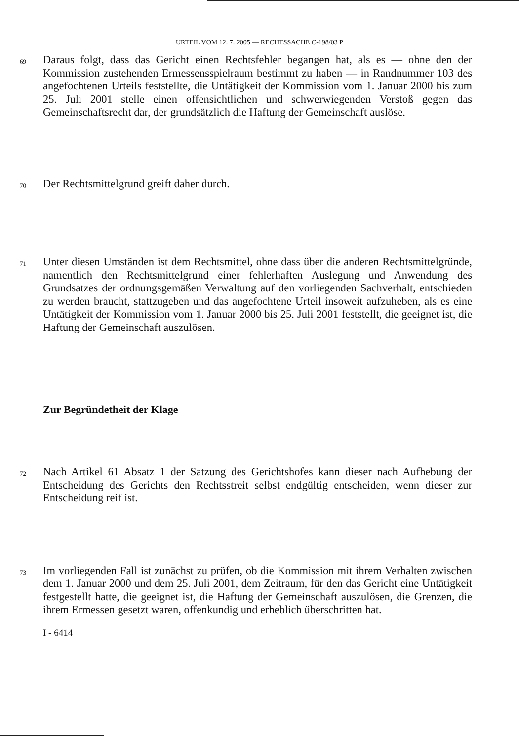URTEIL VOM 12. 7. 2005 — RECHTSSACHE C-198/03 P
69
Daraus folgt, dass das Gericht einen Rechtsfehler begangen hat, als es — ohne den der Kommission zustehenden Ermessensspielraum bestimmt zu haben — in Randnummer 103 des angefochtenen Urteils feststellte, die Untätigkeit der Kommission vom 1. Januar 2000 bis zum 25. Juli 2001 stelle einen offensichtlichen und schwerwiegenden Verstoß gegen das Gemeinschaftsrecht dar, der grundsätzlich die Haftung der Gemeinschaft auslöse.
70
Der Rechtsmittelgrund greift daher durch.
71
Unter diesen Umständen ist dem Rechtsmittel, ohne dass über die anderen Rechtsmittelgründe, namentlich den Rechtsmittelgrund einer fehlerhaften Auslegung und Anwendung des Grundsatzes der ordnungsgemäßen Verwaltung auf den vorliegenden Sachverhalt, entschieden zu werden braucht, stattzugeben und das angefochtene Urteil insoweit aufzuheben, als es eine Untätigkeit der Kommission vom 1. Januar 2000 bis 25. Juli 2001 feststellt, die geeignet ist, die Haftung der Gemeinschaft auszulösen.
Zur Begründetheit der Klage
72
Nach Artikel 61 Absatz 1 der Satzung des Gerichtshofes kann dieser nach Aufhebung der Entscheidung des Gerichts den Rechtsstreit selbst endgültig entscheiden, wenn dieser zur Entscheidung reif ist.
73
Im vorliegenden Fall ist zunächst zu prüfen, ob die Kommission mit ihrem Verhalten zwischen dem 1. Januar 2000 und dem 25. Juli 2001, dem Zeitraum, für den das Gericht eine Untätigkeit festgestellt hatte, die geeignet ist, die Haftung der Gemeinschaft auszulösen, die Grenzen, die ihrem Ermessen gesetzt waren, offenkundig und erheblich überschritten hat.
I - 6414